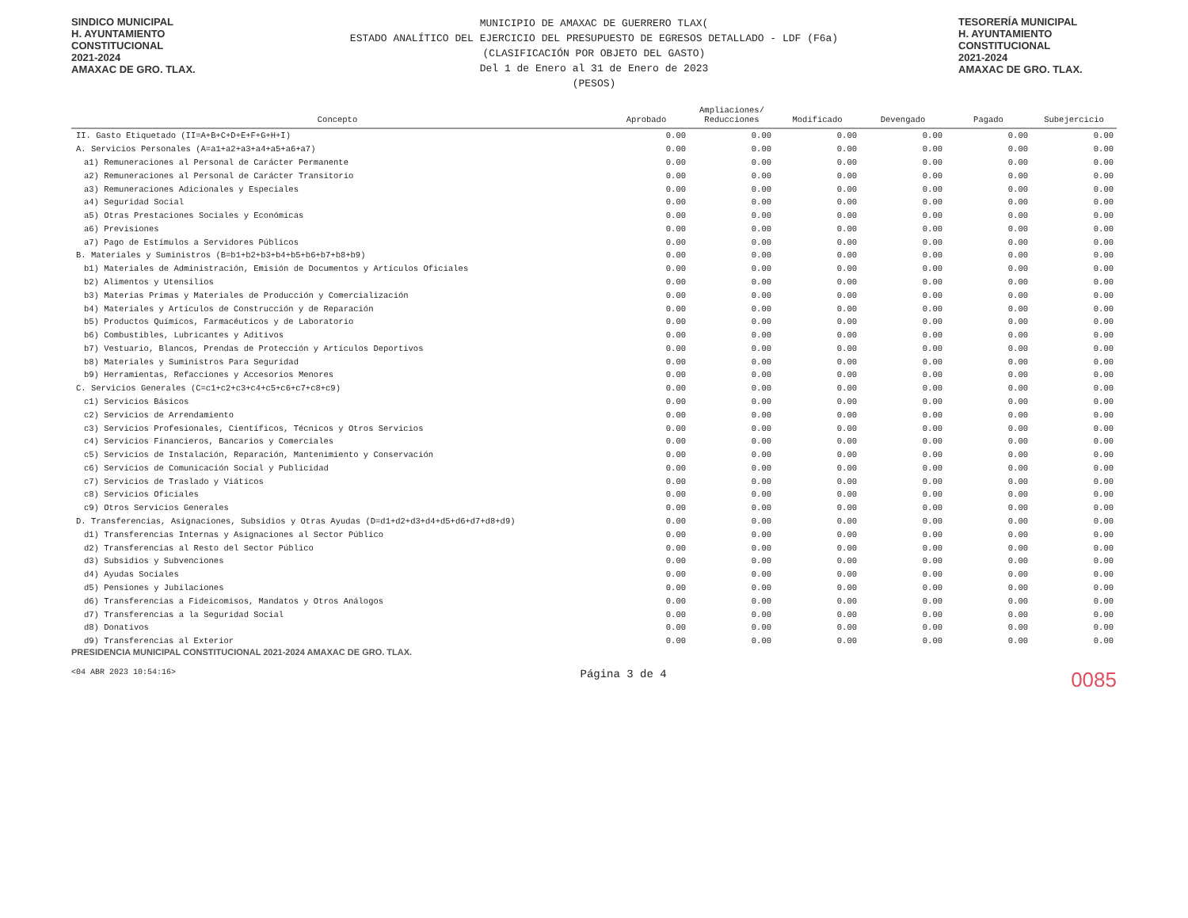SINDICO MUNICIPAL
H. AYUNTAMIENTO
CONSTITUCIONAL
2021-2024
AMAXAC DE GRO. TLAX.
MUNICIPIO DE AMAXAC DE GUERRERO TLAX(
ESTADO ANALÍTICO DEL EJERCICIO DEL PRESUPUESTO DE EGRESOS DETALLADO - LDF (F6a)
(CLASIFICACIÓN POR OBJETO DEL GASTO)
Del 1 de Enero al 31 de Enero de 2023
(PESOS)
TESORERÍA MUNICIPAL
H. AYUNTAMIENTO
CONSTITUCIONAL
2021-2024
AMAXAC DE GRO. TLAX.
| Concepto | Aprobado | Ampliaciones/ Reducciones | Modificado | Devengado | Pagado | Subejercicio |
| --- | --- | --- | --- | --- | --- | --- |
| II. Gasto Etiquetado (II=A+B+C+D+E+F+G+H+I) | 0.00 | 0.00 | 0.00 | 0.00 | 0.00 | 0.00 |
| A. Servicios Personales (A=a1+a2+a3+a4+a5+a6+a7) | 0.00 | 0.00 | 0.00 | 0.00 | 0.00 | 0.00 |
| a1) Remuneraciones al Personal de Carácter Permanente | 0.00 | 0.00 | 0.00 | 0.00 | 0.00 | 0.00 |
| a2) Remuneraciones al Personal de Carácter Transitorio | 0.00 | 0.00 | 0.00 | 0.00 | 0.00 | 0.00 |
| a3) Remuneraciones Adicionales y Especiales | 0.00 | 0.00 | 0.00 | 0.00 | 0.00 | 0.00 |
| a4) Seguridad Social | 0.00 | 0.00 | 0.00 | 0.00 | 0.00 | 0.00 |
| a5) Otras Prestaciones Sociales y Económicas | 0.00 | 0.00 | 0.00 | 0.00 | 0.00 | 0.00 |
| a6) Previsiones | 0.00 | 0.00 | 0.00 | 0.00 | 0.00 | 0.00 |
| a7) Pago de Estímulos a Servidores Públicos | 0.00 | 0.00 | 0.00 | 0.00 | 0.00 | 0.00 |
| B. Materiales y Suministros (B=b1+b2+b3+b4+b5+b6+b7+b8+b9) | 0.00 | 0.00 | 0.00 | 0.00 | 0.00 | 0.00 |
| b1) Materiales de Administración, Emisión de Documentos y Artículos Oficiales | 0.00 | 0.00 | 0.00 | 0.00 | 0.00 | 0.00 |
| b2) Alimentos y Utensilios | 0.00 | 0.00 | 0.00 | 0.00 | 0.00 | 0.00 |
| b3) Materias Primas y Materiales de Producción y Comercialización | 0.00 | 0.00 | 0.00 | 0.00 | 0.00 | 0.00 |
| b4) Materiales y Artículos de Construcción y de Reparación | 0.00 | 0.00 | 0.00 | 0.00 | 0.00 | 0.00 |
| b5) Productos Químicos, Farmacéuticos y de Laboratorio | 0.00 | 0.00 | 0.00 | 0.00 | 0.00 | 0.00 |
| b6) Combustibles, Lubricantes y Aditivos | 0.00 | 0.00 | 0.00 | 0.00 | 0.00 | 0.00 |
| b7) Vestuario, Blancos, Prendas de Protección y Artículos Deportivos | 0.00 | 0.00 | 0.00 | 0.00 | 0.00 | 0.00 |
| b8) Materiales y Suministros Para Seguridad | 0.00 | 0.00 | 0.00 | 0.00 | 0.00 | 0.00 |
| b9) Herramientas, Refacciones y Accesorios Menores | 0.00 | 0.00 | 0.00 | 0.00 | 0.00 | 0.00 |
| C. Servicios Generales (C=c1+c2+c3+c4+c5+c6+c7+c8+c9) | 0.00 | 0.00 | 0.00 | 0.00 | 0.00 | 0.00 |
| c1) Servicios Básicos | 0.00 | 0.00 | 0.00 | 0.00 | 0.00 | 0.00 |
| c2) Servicios de Arrendamiento | 0.00 | 0.00 | 0.00 | 0.00 | 0.00 | 0.00 |
| c3) Servicios Profesionales, Científicos, Técnicos y Otros Servicios | 0.00 | 0.00 | 0.00 | 0.00 | 0.00 | 0.00 |
| c4) Servicios Financieros, Bancarios y Comerciales | 0.00 | 0.00 | 0.00 | 0.00 | 0.00 | 0.00 |
| c5) Servicios de Instalación, Reparación, Mantenimiento y Conservación | 0.00 | 0.00 | 0.00 | 0.00 | 0.00 | 0.00 |
| c6) Servicios de Comunicación Social y Publicidad | 0.00 | 0.00 | 0.00 | 0.00 | 0.00 | 0.00 |
| c7) Servicios de Traslado y Viáticos | 0.00 | 0.00 | 0.00 | 0.00 | 0.00 | 0.00 |
| c8) Servicios Oficiales | 0.00 | 0.00 | 0.00 | 0.00 | 0.00 | 0.00 |
| c9) Otros Servicios Generales | 0.00 | 0.00 | 0.00 | 0.00 | 0.00 | 0.00 |
| D. Transferencias, Asignaciones, Subsidios y Otras Ayudas (D=d1+d2+d3+d4+d5+d6+d7+d8+d9) | 0.00 | 0.00 | 0.00 | 0.00 | 0.00 | 0.00 |
| d1) Transferencias Internas y Asignaciones al Sector Público | 0.00 | 0.00 | 0.00 | 0.00 | 0.00 | 0.00 |
| d2) Transferencias al Resto del Sector Público | 0.00 | 0.00 | 0.00 | 0.00 | 0.00 | 0.00 |
| d3) Subsidios y Subvenciones | 0.00 | 0.00 | 0.00 | 0.00 | 0.00 | 0.00 |
| d4) Ayudas Sociales | 0.00 | 0.00 | 0.00 | 0.00 | 0.00 | 0.00 |
| d5) Pensiones y Jubilaciones | 0.00 | 0.00 | 0.00 | 0.00 | 0.00 | 0.00 |
| d6) Transferencias a Fideicomisos, Mandatos y Otros Análogos | 0.00 | 0.00 | 0.00 | 0.00 | 0.00 | 0.00 |
| d7) Transferencias a la Seguridad Social | 0.00 | 0.00 | 0.00 | 0.00 | 0.00 | 0.00 |
| d8) Donativos | 0.00 | 0.00 | 0.00 | 0.00 | 0.00 | 0.00 |
| d9) Transferencias al Exterior | 0.00 | 0.00 | 0.00 | 0.00 | 0.00 | 0.00 |
PRESIDENCIA MUNICIPAL CONSTITUCIONAL 2021-2024 AMAXAC DE GRO. TLAX.
<04 ABR 2023 10:54:16> Página 3 de 4 0085